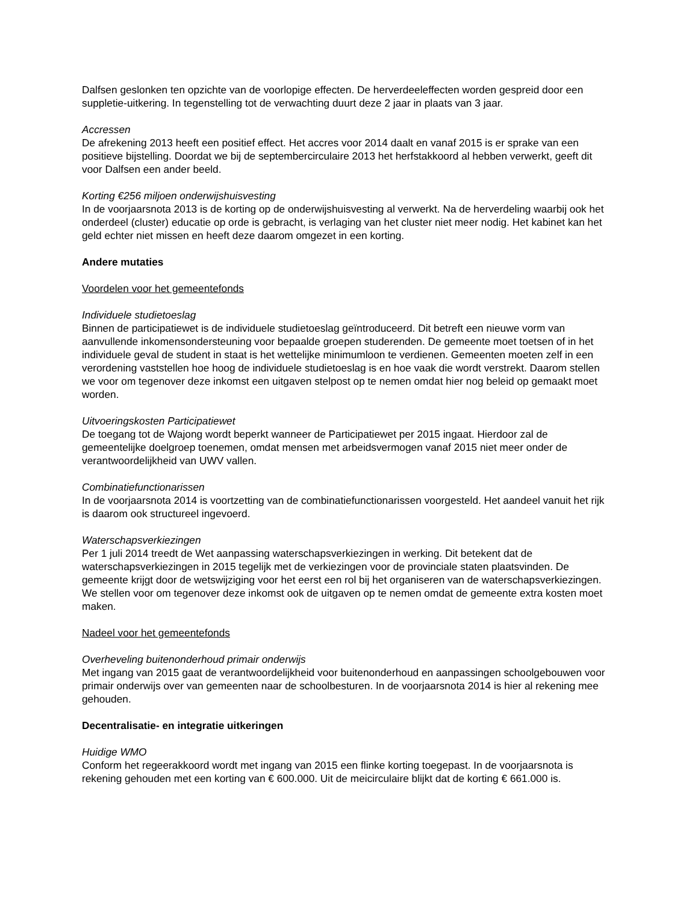Dalfsen geslonken ten opzichte van de voorlopige effecten. De herverdeeleffecten worden gespreid door een suppletie-uitkering. In tegenstelling tot de verwachting duurt deze 2 jaar in plaats van 3 jaar.
Accressen
De afrekening 2013 heeft een positief effect. Het accres voor 2014 daalt en vanaf 2015 is er sprake van een positieve bijstelling. Doordat we bij de septembercirculaire 2013 het herfstakkoord al hebben verwerkt, geeft dit voor Dalfsen een ander beeld.
Korting €256 miljoen onderwijshuisvesting
In de voorjaarsnota 2013 is de korting op de onderwijshuisvesting al verwerkt. Na de herverdeling waarbij ook het onderdeel (cluster) educatie op orde is gebracht, is verlaging van het cluster niet meer nodig. Het kabinet kan het geld echter niet missen en heeft deze daarom omgezet in een korting.
Andere mutaties
Voordelen voor het gemeentefonds
Individuele studietoeslag
Binnen de participatiewet is de individuele studietoeslag geïntroduceerd. Dit betreft een nieuwe vorm van aanvullende inkomensondersteuning voor bepaalde groepen studerenden. De gemeente moet toetsen of in het individuele geval de student in staat is het wettelijke minimumloon te verdienen. Gemeenten moeten zelf in een verordening vaststellen hoe hoog de individuele studietoeslag is en hoe vaak die wordt verstrekt. Daarom stellen we voor om tegenover deze inkomst een uitgaven stelpost op te nemen omdat hier nog beleid op gemaakt moet worden.
Uitvoeringskosten Participatiewet
De toegang tot de Wajong wordt beperkt wanneer de Participatiewet per 2015 ingaat. Hierdoor zal de gemeentelijke doelgroep toenemen, omdat mensen met arbeidsvermogen vanaf 2015 niet meer onder de verantwoordelijkheid van UWV vallen.
Combinatiefunctionarissen
In de voorjaarsnota 2014 is voortzetting van de combinatiefunctionarissen voorgesteld. Het aandeel vanuit het rijk is daarom ook structureel ingevoerd.
Waterschapsverkiezingen
Per 1 juli 2014 treedt de Wet aanpassing waterschapsverkiezingen in werking. Dit betekent dat de waterschapsverkiezingen in 2015 tegelijk met de verkiezingen voor de provinciale staten plaatsvinden. De gemeente krijgt door de wetswijziging voor het eerst een rol bij het organiseren van de waterschapsverkiezingen. We stellen voor om tegenover deze inkomst ook de uitgaven op te nemen omdat de gemeente extra kosten moet maken.
Nadeel voor het gemeentefonds
Overheveling buitenonderhoud primair onderwijs
Met ingang van 2015 gaat de verantwoordelijkheid voor buitenonderhoud en aanpassingen schoolgebouwen voor primair onderwijs over van gemeenten naar de schoolbesturen. In de voorjaarsnota 2014 is hier al rekening mee gehouden.
Decentralisatie- en integratie uitkeringen
Huidige WMO
Conform het regeerakkoord wordt met ingang van 2015 een flinke korting toegepast. In de voorjaarsnota is rekening gehouden met een korting van € 600.000. Uit de meicirculaire blijkt dat de korting € 661.000 is.